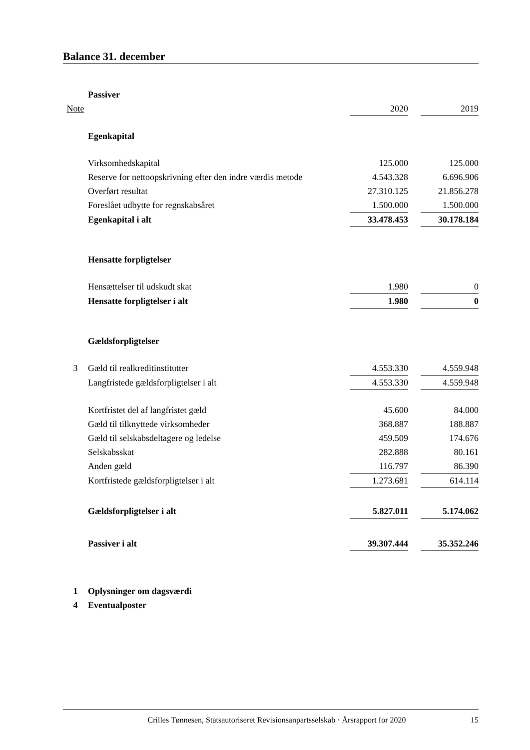Balance 31. december
| | Passiver | | | |
| Note | | 2020 | | 2019 |
| | Egenkapital | | | |
| | Virksomhedskapital | 125.000 | | 125.000 |
| | Reserve for nettoopskrivning efter den indre værdis metode | 4.543.328 | | 6.696.906 |
| | Overført resultat | 27.310.125 | | 21.856.278 |
| | Foreslået udbytte for regnskabsåret | 1.500.000 | | 1.500.000 |
| | Egenkapital i alt | 33.478.453 | | 30.178.184 |
| | Hensatte forpligtelser | | | |
| | Hensættelser til udskudt skat | 1.980 | | 0 |
| | Hensatte forpligtelser i alt | 1.980 | | 0 |
| | Gældsforpligtelser | | | |
| 3 | Gæld til realkreditinstitutter | 4.553.330 | | 4.559.948 |
| | Langfristede gældsforpligtelser i alt | 4.553.330 | | 4.559.948 |
| | Kortfristet del af langfristet gæld | 45.600 | | 84.000 |
| | Gæld til tilknyttede virksomheder | 368.887 | | 188.887 |
| | Gæld til selskabsdeltagere og ledelse | 459.509 | | 174.676 |
| | Selskabsskat | 282.888 | | 80.161 |
| | Anden gæld | 116.797 | | 86.390 |
| | Kortfristede gældsforpligtelser i alt | 1.273.681 | | 614.114 |
| | Gældsforpligtelser i alt | 5.827.011 | | 5.174.062 |
| | Passiver i alt | 39.307.444 | | 35.352.246 |
| 1 | Oplysninger om dagsværdi | | | |
| 4 | Eventualposter | | | |
Crilles Tønnesen, Statsautoriseret Revisionsanpartsselskab · Årsrapport for 2020 15